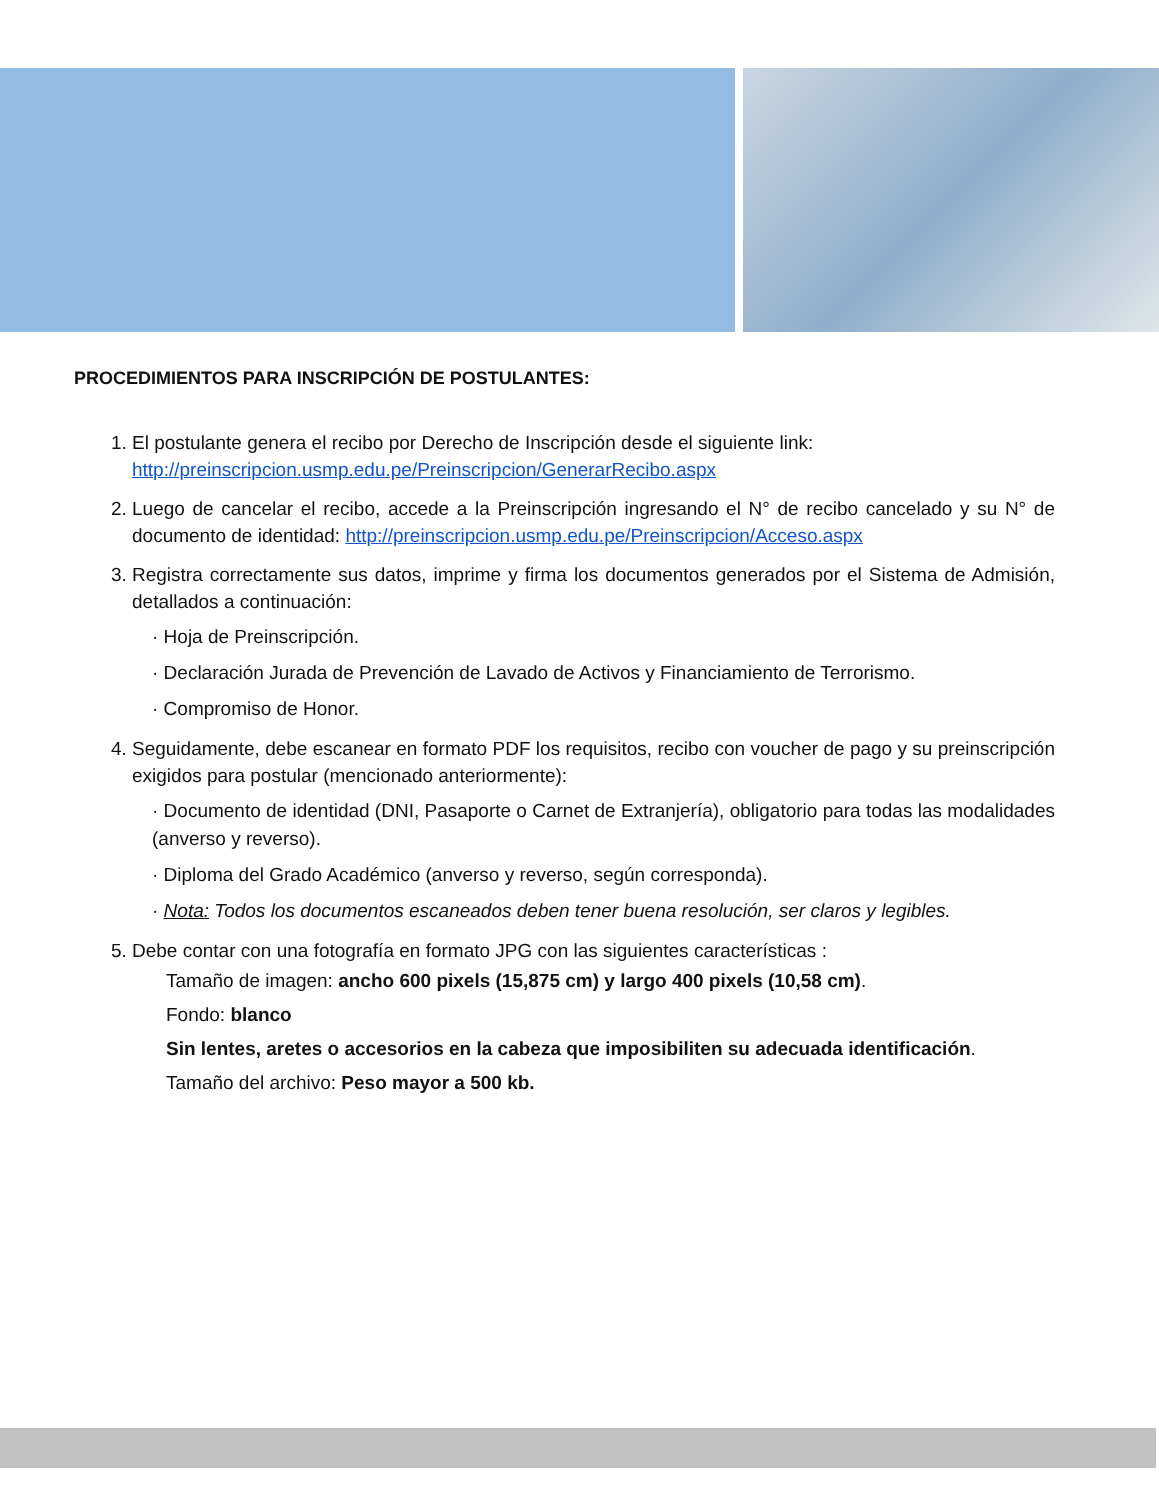PROCEDIMIENTOS PARA INSCRIPCIÓN DE POSTULANTES:
1. El postulante genera el recibo por Derecho de Inscripción desde el siguiente link:
http://preinscripcion.usmp.edu.pe/Preinscripcion/GenerarRecibo.aspx
2. Luego de cancelar el recibo, accede a la Preinscripción ingresando el N° de recibo cancelado y su N° de documento de identidad: http://preinscripcion.usmp.edu.pe/Preinscripcion/Acceso.aspx
3. Registra correctamente sus datos, imprime y firma los documentos generados por el Sistema de Admisión, detallados a continuación:
· Hoja de Preinscripción.
· Declaración Jurada de Prevención de Lavado de Activos y Financiamiento de Terrorismo.
· Compromiso de Honor.
4. Seguidamente, debe escanear en formato PDF los requisitos, recibo con voucher de pago y su preinscripción exigidos para postular (mencionado anteriormente):
· Documento de identidad (DNI, Pasaporte o Carnet de Extranjería), obligatorio para todas las modalidades (anverso y reverso).
· Diploma del Grado Académico (anverso y reverso, según corresponda).
· Nota: Todos los documentos escaneados deben tener buena resolución, ser claros y legibles.
5. Debe contar con una fotografía en formato JPG con las siguientes características :
Tamaño de imagen: ancho 600 pixels (15,875 cm) y largo 400 pixels (10,58 cm).
Fondo: blanco
Sin lentes, aretes o accesorios en la cabeza que imposibiliten su adecuada identificación.
Tamaño del archivo: Peso mayor a 500 kb.